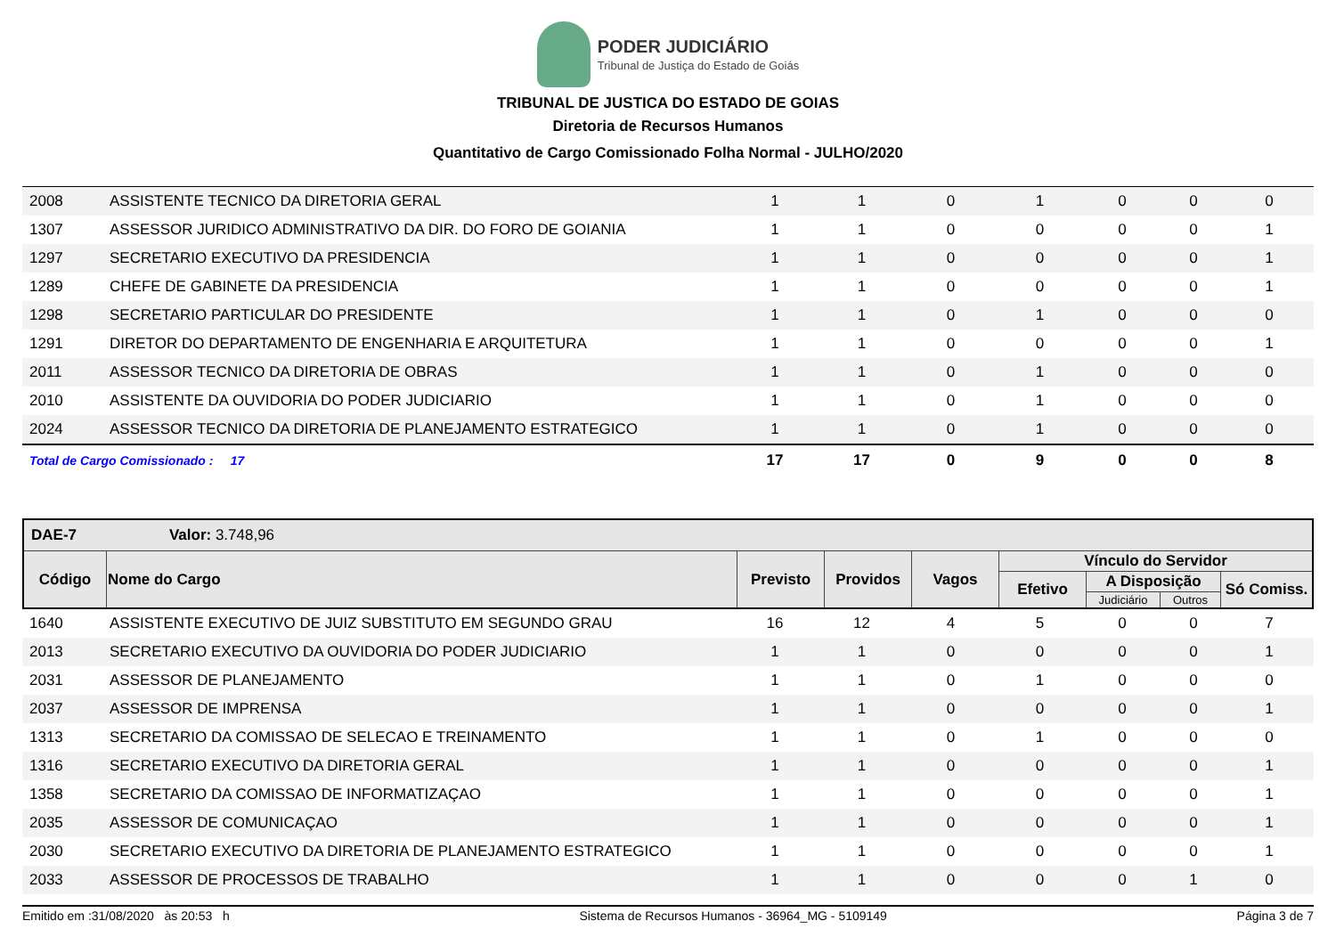PODER JUDICIÁRIO
Tribunal de Justiça do Estado de Goiás
TRIBUNAL DE JUSTICA DO ESTADO DE GOIAS
Diretoria de Recursos Humanos
Quantitativo de Cargo Comissionado Folha Normal - JULHO/2020
| 2008 | ASSISTENTE TECNICO DA DIRETORIA GERAL | 1 | 1 | 0 | 1 | 0 | 0 | 0 |
| 1307 | ASSESSOR JURIDICO ADMINISTRATIVO DA DIR. DO FORO DE GOIANIA | 1 | 1 | 0 | 0 | 0 | 0 | 1 |
| 1297 | SECRETARIO EXECUTIVO DA PRESIDENCIA | 1 | 1 | 0 | 0 | 0 | 0 | 1 |
| 1289 | CHEFE DE GABINETE DA PRESIDENCIA | 1 | 1 | 0 | 0 | 0 | 0 | 1 |
| 1298 | SECRETARIO PARTICULAR DO PRESIDENTE | 1 | 1 | 0 | 1 | 0 | 0 | 0 |
| 1291 | DIRETOR DO DEPARTAMENTO DE ENGENHARIA E ARQUITETURA | 1 | 1 | 0 | 0 | 0 | 0 | 1 |
| 2011 | ASSESSOR TECNICO DA DIRETORIA DE OBRAS | 1 | 1 | 0 | 1 | 0 | 0 | 0 |
| 2010 | ASSISTENTE DA OUVIDORIA DO PODER JUDICIARIO | 1 | 1 | 0 | 1 | 0 | 0 | 0 |
| 2024 | ASSESSOR TECNICO DA DIRETORIA DE PLANEJAMENTO ESTRATEGICO | 1 | 1 | 0 | 1 | 0 | 0 | 0 |
| Total de Cargo Comissionado : 17 | | 17 | 17 | 0 | 9 | 0 | 0 | 8 |
| DAE-7 Valor: 3.748,96 | | | | | | | | |
| --- | --- | --- | --- | --- | --- | --- | --- | --- |
| Código | Nome do Cargo | Previsto | Providos | Vagos | Vínculo do Servidor | | | |
| | | | | | Efetivo | A Disposição | | Só Comiss. |
| | | | | | | Judiciário | Outros | |
| 1640 | ASSISTENTE EXECUTIVO DE JUIZ SUBSTITUTO EM SEGUNDO GRAU | 16 | 12 | 4 | 5 | 0 | 0 | 7 |
| 2013 | SECRETARIO EXECUTIVO DA OUVIDORIA DO PODER JUDICIARIO | 1 | 1 | 0 | 0 | 0 | 0 | 1 |
| 2031 | ASSESSOR DE PLANEJAMENTO | 1 | 1 | 0 | 1 | 0 | 0 | 0 |
| 2037 | ASSESSOR DE IMPRENSA | 1 | 1 | 0 | 0 | 0 | 0 | 1 |
| 1313 | SECRETARIO DA COMISSAO DE SELECAO E TREINAMENTO | 1 | 1 | 0 | 1 | 0 | 0 | 0 |
| 1316 | SECRETARIO EXECUTIVO DA DIRETORIA GERAL | 1 | 1 | 0 | 0 | 0 | 0 | 1 |
| 1358 | SECRETARIO DA COMISSAO DE INFORMATIZAÇAO | 1 | 1 | 0 | 0 | 0 | 0 | 1 |
| 2035 | ASSESSOR DE COMUNICAÇAO | 1 | 1 | 0 | 0 | 0 | 0 | 1 |
| 2030 | SECRETARIO EXECUTIVO DA DIRETORIA DE PLANEJAMENTO ESTRATEGICO | 1 | 1 | 0 | 0 | 0 | 0 | 1 |
| 2033 | ASSESSOR DE PROCESSOS DE TRABALHO | 1 | 1 | 0 | 0 | 0 | 1 | 0 |
Emitido em :31/08/2020 às 20:53 h Sistema de Recursos Humanos - 36964_MG - 5109149 Página 3 de 7